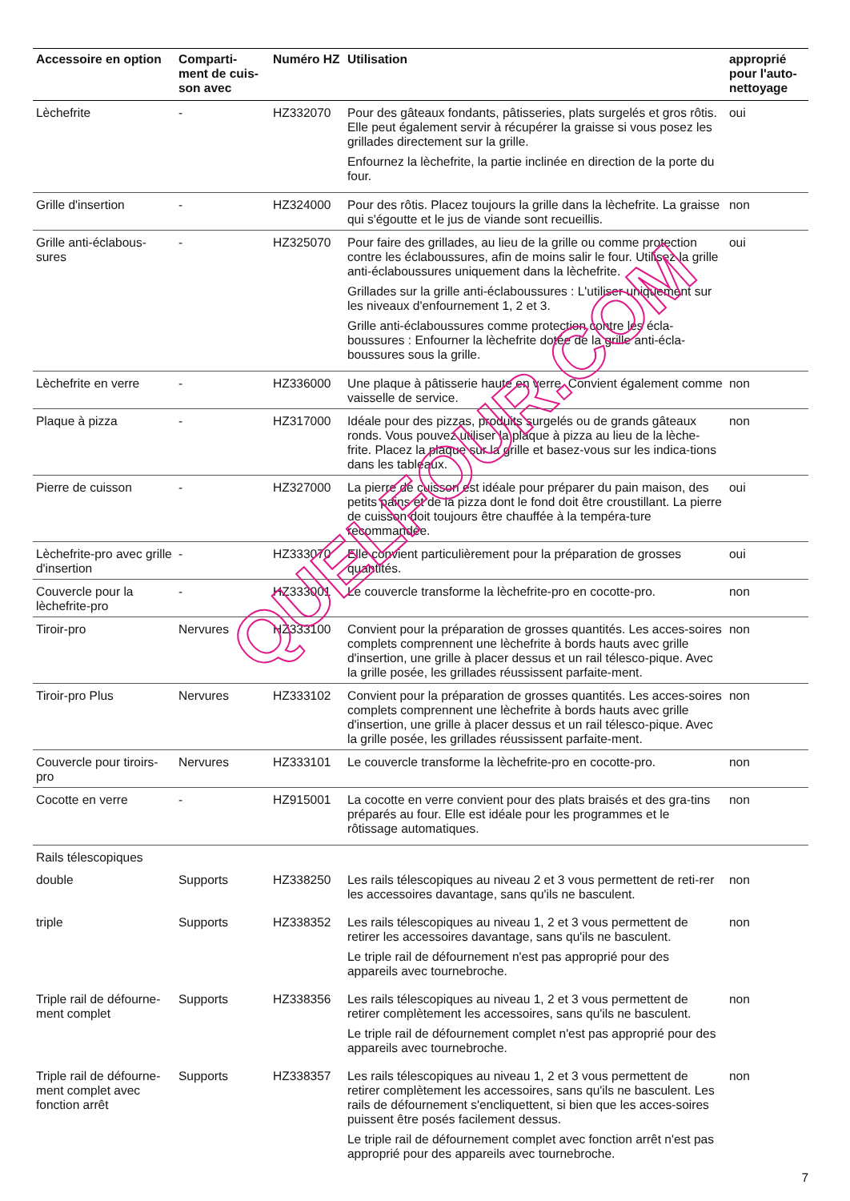| Accessoire en option | Comparti-ment de cuis-son avec | Numéro HZ | Utilisation | approprié pour l'auto-nettoyage |
| --- | --- | --- | --- | --- |
| Lèchefrite | - | HZ332070 | Pour des gâteaux fondants, pâtisseries, plats surgelés et gros rôtis. Elle peut également servir à récupérer la graisse si vous posez les grillades directement sur la grille. Enfournez la lèchefrite, la partie inclinée en direction de la porte du four. | oui |
| Grille d'insertion | - | HZ324000 | Pour des rôtis. Placez toujours la grille dans la lèchefrite. La graisse qui s'égoutte et le jus de viande sont recueillis. | non |
| Grille anti-éclabous-sures | - | HZ325070 | Pour faire des grillades, au lieu de la grille ou comme protection contre les éclaboussures, afin de moins salir le four. Utilisez la grille anti-éclaboussures uniquement dans la lèchefrite. Grillades sur la grille anti-éclaboussures : L'utiliser uniquement sur les niveaux d'enfournement 1, 2 et 3. Grille anti-éclaboussures comme protection contre les écla-boussures : Enfourner la lèchefrite dotée de la grille anti-écla-boussures sous la grille. | oui |
| Lèchefrite en verre | - | HZ336000 | Une plaque à pâtisserie haute en verre. Convient également comme vaisselle de service. | non |
| Plaque à pizza | - | HZ317000 | Idéale pour des pizzas, produits surgelés ou de grands gâteaux ronds. Vous pouvez utiliser la plaque à pizza au lieu de la lèche-frite. Placez la plaque sur la grille et basez-vous sur les indica-tions dans les tableaux. | non |
| Pierre de cuisson | - | HZ327000 | La pierre de cuisson est idéale pour préparer du pain maison, des petits pains et de la pizza dont le fond doit être croustillant. La pierre de cuisson doit toujours être chauffée à la tempéra-ture recommandée. | oui |
| Lèchefrite-pro avec grille d'insertion | - | HZ333070 | Elle convient particulièrement pour la préparation de grosses quantités. | oui |
| Couvercle pour la lèchefrite-pro | - | HZ333001 | Le couvercle transforme la lèchefrite-pro en cocotte-pro. | non |
| Tiroir-pro | Nervures | HZ333100 | Convient pour la préparation de grosses quantités. Les acces-soires complets comprennent une lèchefrite à bords hauts avec grille d'insertion, une grille à placer dessus et un rail télesco-pique. Avec la grille posée, les grillades réussissent parfaite-ment. | non |
| Tiroir-pro Plus | Nervures | HZ333102 | Convient pour la préparation de grosses quantités. Les acces-soires complets comprennent une lèchefrite à bords hauts avec grille d'insertion, une grille à placer dessus et un rail télesco-pique. Avec la grille posée, les grillades réussissent parfaite-ment. | non |
| Couvercle pour tiroirs-pro | Nervures | HZ333101 | Le couvercle transforme la lèchefrite-pro en cocotte-pro. | non |
| Cocotte en verre | - | HZ915001 | La cocotte en verre convient pour des plats braisés et des gra-tins préparés au four. Elle est idéale pour les programmes et le rôtissage automatiques. | non |
| Rails télescopiques | | | | |
| double | Supports | HZ338250 | Les rails télescopiques au niveau 2 et 3 vous permettent de reti-rer les accessoires davantage, sans qu'ils ne basculent. | non |
| triple | Supports | HZ338352 | Les rails télescopiques au niveau 1, 2 et 3 vous permettent de retirer les accessoires davantage, sans qu'ils ne basculent. Le triple rail de défournement n'est pas approprié pour des appareils avec tournebroche. | non |
| Triple rail de défourne-ment complet | Supports | HZ338356 | Les rails télescopiques au niveau 1, 2 et 3 vous permettent de retirer complètement les accessoires, sans qu'ils ne basculent. Le triple rail de défournement complet n'est pas approprié pour des appareils avec tournebroche. | non |
| Triple rail de défourne-ment complet avec fonction arrêt | Supports | HZ338357 | Les rails télescopiques au niveau 1, 2 et 3 vous permettent de retirer complètement les accessoires, sans qu'ils ne basculent. Les rails de défournement s'encliquettent, si bien que les acces-soires puissent être posés facilement dessus. Le triple rail de défournement complet avec fonction arrêt n'est pas approprié pour des appareils avec tournebroche. | non |
QUELFOUR.COM
7